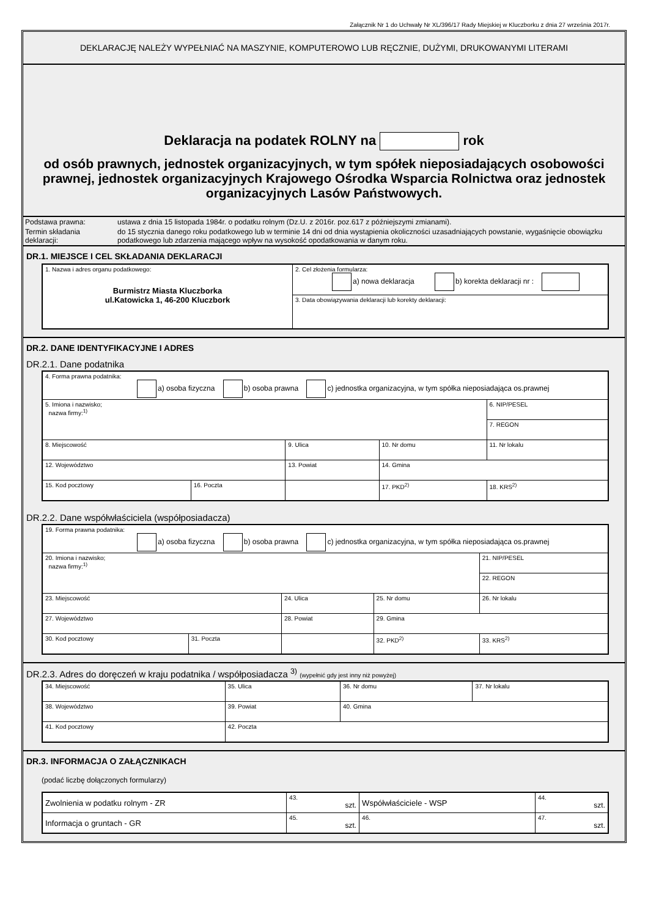Załącznik Nr 1 do Uchwały Nr XL/396/17 Rady Miejskiej w Kluczborku z dnia 27 września 2017r.
DEKLARACJĘ NALEŻY WYPEŁNIAĆ NA MASZYNIE, KOMPUTEROWO LUB RĘCZNIE, DUŻYMI, DRUKOWANYMI LITERAMI
Deklaracja na podatek ROLNY na rok
od osób prawnych, jednostek organizacyjnych, w tym spółek nieposiadających osobowości prawnej, jednostek organizacyjnych Krajowego Ośrodka Wsparcia Rolnictwa oraz jednostek organizacyjnych Lasów Państwowych.
| Podstawa prawna: | ustawa z dnia 15 listopada 1984r. o podatku rolnym (Dz.U. z 2016r. poz.617 z późniejszymi zmianami). |
| Termin składania deklaracji: | do 15 stycznia danego roku podatkowego lub w terminie 14 dni od dnia wystąpienia okoliczności uzasadniających powstanie, wygaśnięcie obowiązku podatkowego lub zdarzenia mającego wpływ na wysokość opodatkowania w danym roku. |
DR.1. MIEJSCE I CEL SKŁADANIA DEKLARACJI
| 1. Nazwa i adres organu podatkowego: Burmistrz Miasta Kluczborka ul.Katowicka 1, 46-200 Kluczbork | 2. Cel złożenia formularza: a) nowa deklaracja b) korekta deklaracji nr : |
| | 3. Data obowiązywania deklaracji lub korekty deklaracji: |
DR.2. DANE IDENTYFIKACYJNE I ADRES
DR.2.1. Dane podatnika
| 4. Forma prawna podatnika: a) osoba fizyczna b) osoba prawna c) jednostka organizacyjna, w tym spółka nieposiadająca os.prawnej | | | | |
| 5. Imiona i nazwisko; nazwa firmy:<sup>1)</sup> | | | | 6. NIP/PESEL |
| | | | | 7. REGON |
| 8. Miejscowość | | 9. Ulica | 10. Nr domu | 11. Nr lokalu |
| 12. Województwo | | 13. Powiat | 14. Gmina | |
| 15. Kod pocztowy | 16. Poczta | | 17. PKD<sup>2)</sup> | 18. KRS<sup>2)</sup> |
DR.2.2. Dane współwłaściciela (współposiadacza)
| 19. Forma prawna podatnika: a) osoba fizyczna b) osoba prawna c) jednostka organizacyjna, w tym spółka nieposiadająca os.prawnej | | | | |
| 20. Imiona i nazwisko; nazwa firmy:<sup>1)</sup> | | | | 21. NIP/PESEL |
| | | | | 22. REGON |
| 23. Miejscowość | | 24. Ulica | 25. Nr domu | 26. Nr lokalu |
| 27. Województwo | | 28. Powiat | 29. Gmina | |
| 30. Kod pocztowy | 31. Poczta | | 32. PKD<sup>2)</sup> | 33. KRS<sup>2)</sup> |
DR.2.3. Adres do doręczeń w kraju podatnika / współposiadacza <sup>3)</sup> (wypełnić gdy jest inny niż powyżej)
| 34. Miejscowość | 35. Ulica | 36. Nr domu | 37. Nr lokalu |
| 38. Województwo | 39. Powiat | 40. Gmina | |
| 41. Kod pocztowy | 42. Poczta | | |
DR.3. INFORMACJA O ZAŁĄCZNIKACH
(podać liczbę dołączonych formularzy)
| Zwolnienia w podatku rolnym - ZR | 43. szt. | Współwłaściciele - WSP | 44. szt. |
| Informacja o gruntach - GR | 45. szt. | 46. | 47. szt. |